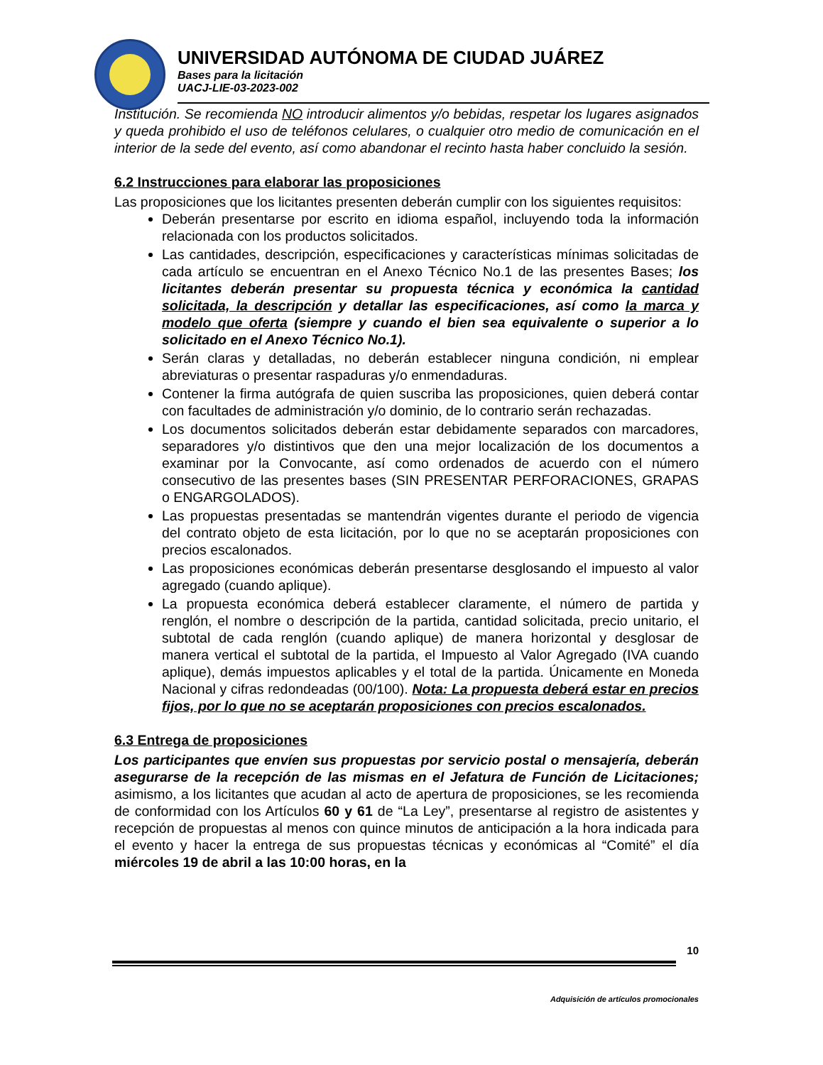UNIVERSIDAD AUTÓNOMA DE CIUDAD JUÁREZ
Bases para la licitación
UACJ-LIE-03-2023-002
Institución. Se recomienda NO introducir alimentos y/o bebidas, respetar los lugares asignados y queda prohibido el uso de teléfonos celulares, o cualquier otro medio de comunicación en el interior de la sede del evento, así como abandonar el recinto hasta haber concluido la sesión.
6.2 Instrucciones para elaborar las proposiciones
Las proposiciones que los licitantes presenten deberán cumplir con los siguientes requisitos:
Deberán presentarse por escrito en idioma español, incluyendo toda la información relacionada con los productos solicitados.
Las cantidades, descripción, especificaciones y características mínimas solicitadas de cada artículo se encuentran en el Anexo Técnico No.1 de las presentes Bases; los licitantes deberán presentar su propuesta técnica y económica la cantidad solicitada, la descripción y detallar las especificaciones, así como la marca y modelo que oferta (siempre y cuando el bien sea equivalente o superior a lo solicitado en el Anexo Técnico No.1).
Serán claras y detalladas, no deberán establecer ninguna condición, ni emplear abreviaturas o presentar raspaduras y/o enmendaduras.
Contener la firma autógrafa de quien suscriba las proposiciones, quien deberá contar con facultades de administración y/o dominio, de lo contrario serán rechazadas.
Los documentos solicitados deberán estar debidamente separados con marcadores, separadores y/o distintivos que den una mejor localización de los documentos a examinar por la Convocante, así como ordenados de acuerdo con el número consecutivo de las presentes bases (SIN PRESENTAR PERFORACIONES, GRAPAS o ENGARGOLADOS).
Las propuestas presentadas se mantendrán vigentes durante el periodo de vigencia del contrato objeto de esta licitación, por lo que no se aceptarán proposiciones con precios escalonados.
Las proposiciones económicas deberán presentarse desglosando el impuesto al valor agregado (cuando aplique).
La propuesta económica deberá establecer claramente, el número de partida y renglón, el nombre o descripción de la partida, cantidad solicitada, precio unitario, el subtotal de cada renglón (cuando aplique) de manera horizontal y desglosar de manera vertical el subtotal de la partida, el Impuesto al Valor Agregado (IVA cuando aplique), demás impuestos aplicables y el total de la partida. Únicamente en Moneda Nacional y cifras redondeadas (00/100). Nota: La propuesta deberá estar en precios fijos, por lo que no se aceptarán proposiciones con precios escalonados.
6.3 Entrega de proposiciones
Los participantes que envíen sus propuestas por servicio postal o mensajería, deberán asegurarse de la recepción de las mismas en el Jefatura de Función de Licitaciones; asimismo, a los licitantes que acudan al acto de apertura de proposiciones, se les recomienda de conformidad con los Artículos 60 y 61 de “La Ley”, presentarse al registro de asistentes y recepción de propuestas al menos con quince minutos de anticipación a la hora indicada para el evento y hacer la entrega de sus propuestas técnicas y económicas al “Comité” el día miércoles 19 de abril a las 10:00 horas, en la
10
Adquisición de artículos promocionales